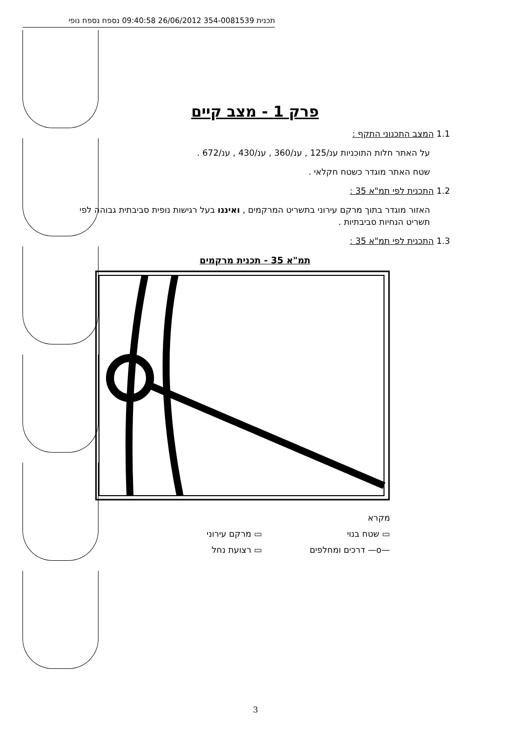תכנית 354-0081539 26/06/2012 09:40:58 נספח נספח נופי
פרק 1 - מצב קיים
1.1 המצב התכנוני התקף :
על האתר חלות התוכניות ענ/125 , ענ/360 , ענ/430 , ענ/672 .
שטח האתר מוגדר כשטח חקלאי .
1.2 התכנית לפי תמ"א 35 :
האזור מוגדר בתוך מרקם עירוני בתשריט המרקמים , ואיננו בעל רגישות נופית סביבתית גבוהה לפי תשריט הנחיות סביבתיות .
1.3 התכנית לפי תמ"א 35 :
תמ"א 35 - תכנית מרקמים
מקרא
▭ שטח בנוי
▭ מרקם עירוני
—o— דרכים ומחלפים
▭ רצועת נחל
3